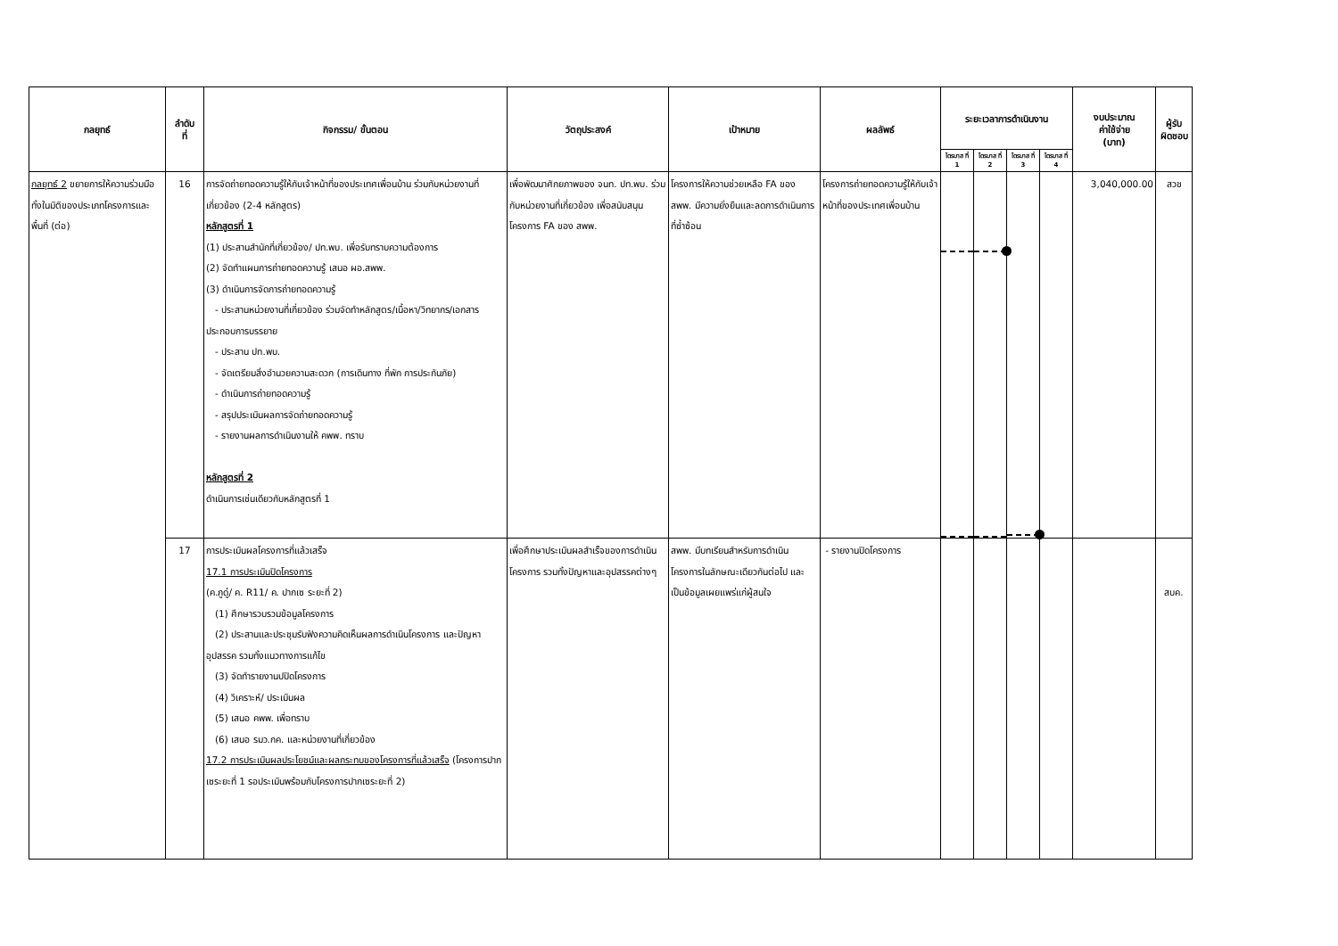| กลยุทธ์ | ลำดับ ที่ | กิจกรรม/ ขั้นตอน | วัตถุประสงค์ | เป้าหมาย | ผลลัพธ์ | ระยะเวลาการดำเนินงาน | | | | งบประมาณ ค่าใช้จ่าย (บาท) | ผู้รับ ผิดชอบ |
| --- | --- | --- | --- | --- | --- | --- | --- | --- | --- | --- | --- |
| | | | | | | ไตรมาส ที่ 1 | ไตรมาส ที่ 2 | ไตรมาส ที่ 3 | ไตรมาส ที่ 4 | | |
| กลยุทธ์ 2 ขยายการให้ความร่วมมือทั้งในมิติของประเภทโครงการและพื้นที่ (ต่อ) | 16 | การจัดถ่ายทอดความรู้ให้กับเจ้าหน้าที่ของประเทศเพื่อนบ้าน ร่วมกับหน่วยงานที่เกี่ยวข้อง (2-4 หลักสูตร) หลักสูตรที่ 1 (1) ประสานสำนักที่เกี่ยวข้อง/ ปท.พบ. เพื่อรับทราบความต้องการ (2) จัดทำแผนการถ่ายทอดความรู้ เสนอ ผอ.สพพ. (3) ดำเนินการจัดการถ่ายทอดความรู้ - ประสานหน่วยงานที่เกี่ยวข้อง ร่วมจัดทำหลักสูตร/เนื้อหา/วิทยากร/เอกสารประกอบการบรรยาย - ประสาน ปท.พบ. - จัดเตรียมสิ่งอำนวยความสะดวก (การเดินทาง ที่พัก การประกันภัย) - ดำเนินการถ่ายทอดความรู้ - สรุปประเมินผลการจัดถ่ายทอดความรู้ - รายงานผลการดำเนินงานให้ คพพ. ทราบ หลักสูตรที่ 2 ดำเนินการเช่นเดียวกับหลักสูตรที่ 1 | เพื่อพัฒนาศักยภาพของ จนท. ปท.พบ. ร่วมกับหน่วยงานที่เกี่ยวข้อง เพื่อสนับสนุนโครงการ FA ของ สพพ. | โครงการให้ความช่วยเหลือ FA ของ สพพ. มีความยั่งยืนและลดการดำเนินการที่ซ้ำซ้อน | โครงการถ่ายทอดความรู้ให้กับเจ้าหน้าที่ของประเทศเพื่อนบ้าน | | | | | 3,040,000.00 | สวช |
| | 17 | การประเมินผลโครงการที่แล้วเสร็จ 17.1 การประเมินปิดโครงการ (ค.ภูดู่/ ค. R11/ ค. ปากเซ ระยะที่ 2) (1) ศึกษารวบรวมข้อมูลโครงการ (2) ประสานและประชุมรับฟังความคิดเห็นผลการดำเนินโครงการ และปัญหาอุปสรรค รวมทั้งแนวทางการแก้ไข (3) จัดทำรายงานปปิดโครงการ (4) วิเคราะห์/ ประเมินผล (5) เสนอ คพพ. เพื่อทราบ (6) เสนอ รมว.กค. และหน่วยงานที่เกี่ยวข้อง 17.2 การประเมินผลประโยชน์และผลกระทบของโครงการที่แล้วเสร็จ (โครงการปากเซระยะที่ 1 รอประเมินพร้อมกับโครงการปากเซระยะที่ 2) | เพื่อศึกษาประเมินผลสำเร็จของการดำเนินโครงการ รวมทั้งปัญหาและอุปสรรคต่างๆ | สพพ. มีบทเรียนสำหรับการดำเนินโครงการในลักษณะเดียวกันต่อไป และเป็นข้อมูลเผยแพร่แก่ผู้สนใจ | - รายงานปิดโครงการ | | | | | | สบค. |